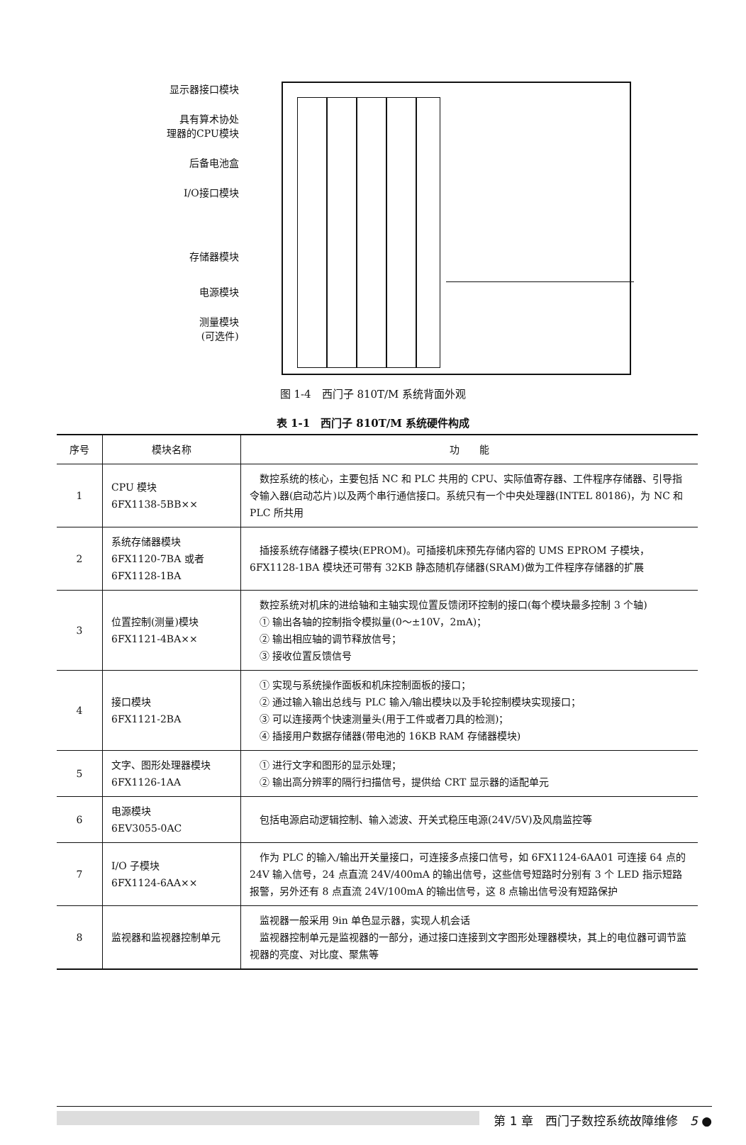显示器接口模块
具有算术协处
理器的CPU模块
后备电池盒
I/O接口模块
存储器模块
电源模块
测量模块
(可选件)
图 1-4　西门子 810T/M 系统背面外观
表 1-1　西门子 810T/M 系统硬件构成
| 序号 | 模块名称 | 功 能 |
| --- | --- | --- |
| 1 | CPU 模块 6FX1138-5BB×× | 数控系统的核心，主要包括 NC 和 PLC 共用的 CPU、实际值寄存器、工件程序存储器、引导指令输入器(启动芯片)以及两个串行通信接口。系统只有一个中央处理器(INTEL 80186)，为 NC 和 PLC 所共用 |
| 2 | 系统存储器模块 6FX1120-7BA 或者 6FX1128-1BA | 插接系统存储器子模块(EPROM)。可插接机床预先存储内容的 UMS EPROM 子模块，6FX1128-1BA 模块还可带有 32KB 静态随机存储器(SRAM)做为工件程序存储器的扩展 |
| 3 | 位置控制(测量)模块 6FX1121-4BA×× | 数控系统对机床的进给轴和主轴实现位置反馈闭环控制的接口(每个模块最多控制 3 个轴) ① 输出各轴的控制指令模拟量(0～±10V，2mA)； ② 输出相应轴的调节释放信号； ③ 接收位置反馈信号 |
| 4 | 接口模块 6FX1121-2BA | ① 实现与系统操作面板和机床控制面板的接口； ② 通过输入输出总线与 PLC 输入/输出模块以及手轮控制模块实现接口； ③ 可以连接两个快速测量头(用于工件或者刀具的检测)； ④ 插接用户数据存储器(带电池的 16KB RAM 存储器模块) |
| 5 | 文字、图形处理器模块 6FX1126-1AA | ① 进行文字和图形的显示处理； ② 输出高分辨率的隔行扫描信号，提供给 CRT 显示器的适配单元 |
| 6 | 电源模块 6EV3055-0AC | 包括电源启动逻辑控制、输入滤波、开关式稳压电源(24V/5V)及风扇监控等 |
| 7 | I/O 子模块 6FX1124-6AA×× | 作为 PLC 的输入/输出开关量接口，可连接多点接口信号，如 6FX1124-6AA01 可连接 64 点的 24V 输入信号，24 点直流 24V/400mA 的输出信号，这些信号短路时分别有 3 个 LED 指示短路报警，另外还有 8 点直流 24V/100mA 的输出信号，这 8 点输出信号没有短路保护 |
| 8 | 监视器和监视器控制单元 | 监视器一般采用 9in 单色显示器，实现人机会话 监视器控制单元是监视器的一部分，通过接口连接到文字图形处理器模块，其上的电位器可调节监视器的亮度、对比度、聚焦等 |
第 1 章　西门子数控系统故障维修　5 ●